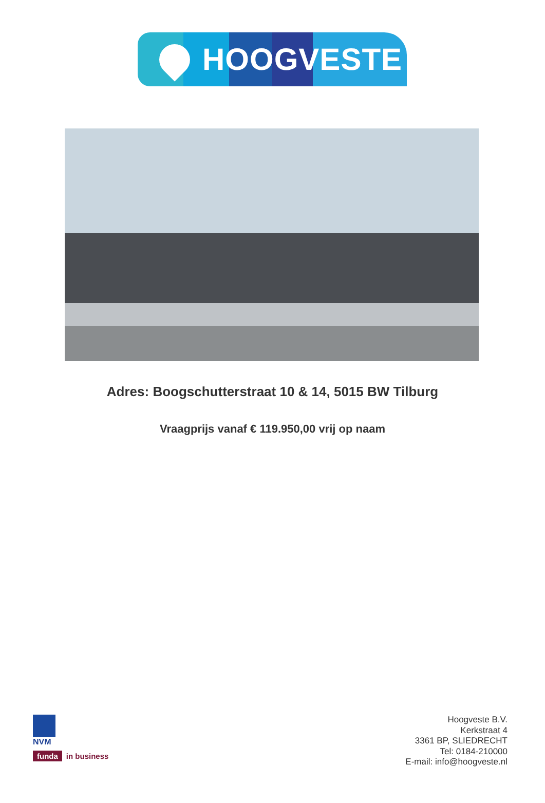HOOGVESTE
Adres: Boogschutterstraat 10 & 14, 5015 BW Tilburg
Vraagprijs vanaf € 119.950,00 vrij op naam
NVM
funda in business
Hoogveste B.V.
Kerkstraat 4
3361 BP, SLIEDRECHT
Tel: 0184-210000
E-mail: info@hoogveste.nl